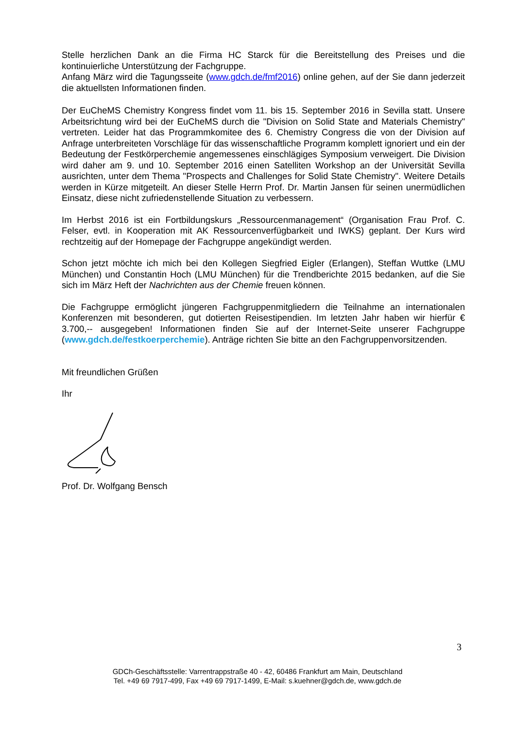Stelle herzlichen Dank an die Firma HC Starck für die Bereitstellung des Preises und die kontinuierliche Unterstützung der Fachgruppe.
Anfang März wird die Tagungsseite (www.gdch.de/fmf2016) online gehen, auf der Sie dann jederzeit die aktuellsten Informationen finden.
Der EuCheMS Chemistry Kongress findet vom 11. bis 15. September 2016 in Sevilla statt. Unsere Arbeitsrichtung wird bei der EuCheMS durch die "Division on Solid State and Materials Chemistry" vertreten. Leider hat das Programmkomitee des 6. Chemistry Congress die von der Division auf Anfrage unterbreiteten Vorschläge für das wissenschaftliche Programm komplett ignoriert und ein der Bedeutung der Festkörperchemie angemessenes einschlägiges Symposium verweigert. Die Division wird daher am 9. und 10. September 2016 einen Satelliten Workshop an der Universität Sevilla ausrichten, unter dem Thema "Prospects and Challenges for Solid State Chemistry". Weitere Details werden in Kürze mitgeteilt. An dieser Stelle Herrn Prof. Dr. Martin Jansen für seinen unermüdlichen Einsatz, diese nicht zufriedenstellende Situation zu verbessern.
Im Herbst 2016 ist ein Fortbildungskurs „Ressourcenmanagement“ (Organisation Frau Prof. C. Felser, evtl. in Kooperation mit AK Ressourcenverfügbarkeit und IWKS) geplant. Der Kurs wird rechtzeitig auf der Homepage der Fachgruppe angekündigt werden.
Schon jetzt möchte ich mich bei den Kollegen Siegfried Eigler (Erlangen), Steffan Wuttke (LMU München) und Constantin Hoch (LMU München) für die Trendberichte 2015 bedanken, auf die Sie sich im März Heft der Nachrichten aus der Chemie freuen können.
Die Fachgruppe ermöglicht jüngeren Fachgruppenmitgliedern die Teilnahme an internationalen Konferenzen mit besonderen, gut dotierten Reisestipendien. Im letzten Jahr haben wir hierfür € 3.700,-- ausgegeben! Informationen finden Sie auf der Internet-Seite unserer Fachgruppe (www.gdch.de/festkoerperchemie). Anträge richten Sie bitte an den Fachgruppenvorsitzenden.
Mit freundlichen Grüßen
Ihr
Prof. Dr. Wolfgang Bensch
3
GDCh-Geschäftsstelle: Varrentrappstraße 40 - 42, 60486 Frankfurt am Main, Deutschland
Tel. +49 69 7917-499, Fax +49 69 7917-1499, E-Mail: s.kuehner@gdch.de, www.gdch.de